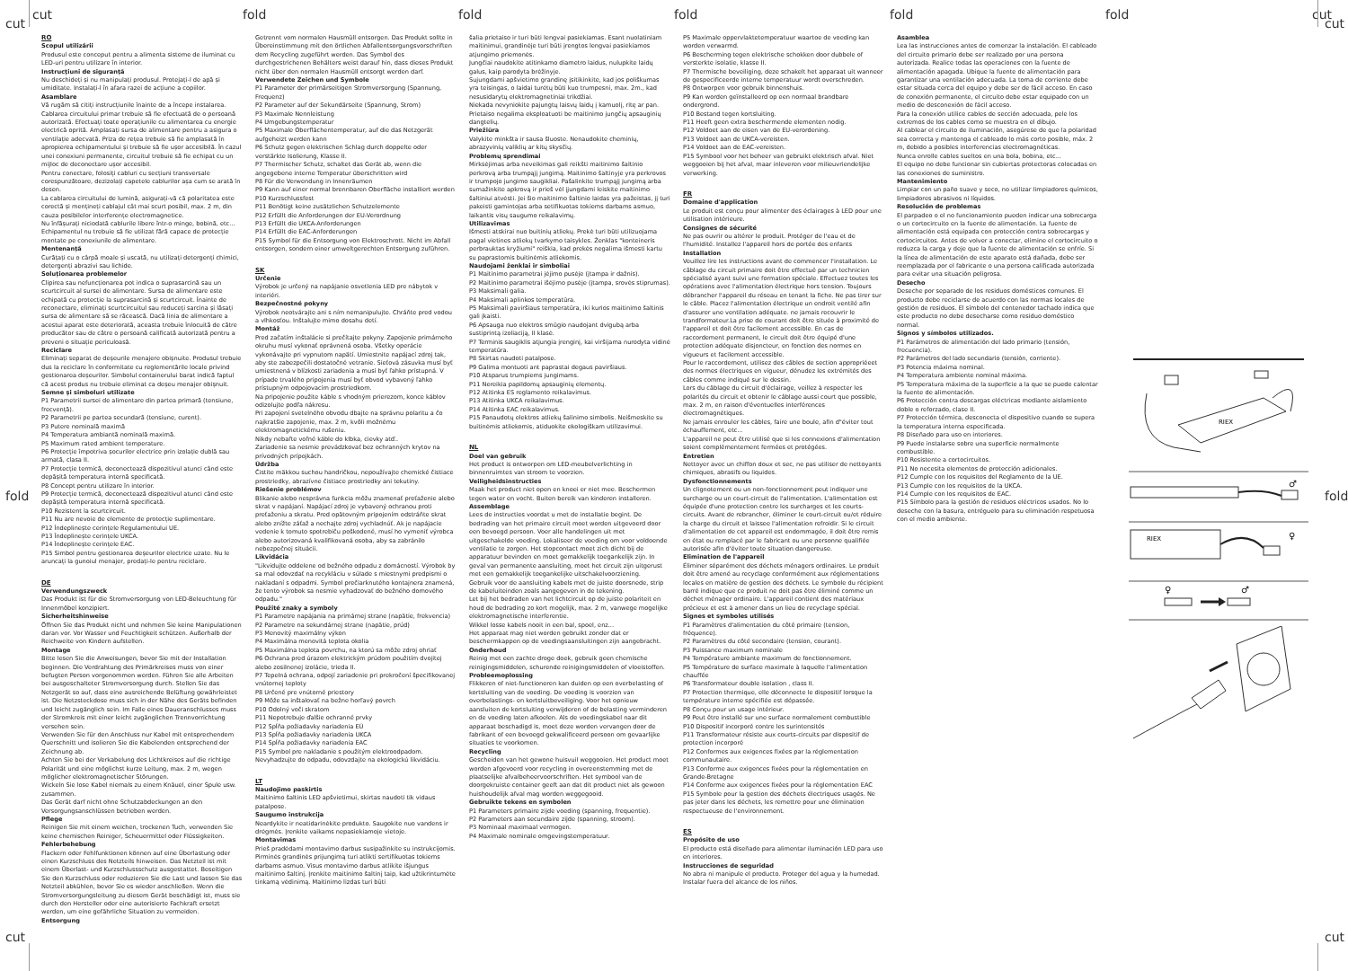cut
cut fold fold fold fold fold cut
cut
fold fold
cut cut
RO
Scopul utilizării
Produsul este conceput pentru a alimenta sisteme de iluminat cu LED-uri pentru utilizare în interior.
Instrucțiuni de siguranță
Nu deschideți și nu manipulați produsul. Protejați-l de apă și umiditate. Instalați-l în afara razei de acțiune a copiilor.
Asamblare
Vă rugăm să citiți instrucțiunile înainte de a începe instalarea. Cablarea circuitului primar trebuie să fie efectuată de o persoană autorizată. Efectuați toate operațiunile cu alimentarea cu energie electrică oprită. Amplasați sursa de alimentare pentru a asigura o ventilație adecvată. Priza de rețea trebuie să fie amplasată în apropierea echipamentului și trebuie să fie ușor accesibilă. În cazul unei conexiuni permanente, circuitul trebuie să fie echipat cu un mijloc de deconectare ușor accesibil.
Pentru conectare, folosiți cabluri cu secțiuni transversale corespunzătoare, dezizolați capetele cablurilor așa cum se arată în desen.
La cablarea circuitului de lumină, asigurați-vă că polaritatea este corectă și mențineți cablajul cât mai scurt posibil, max. 2 m, din cauza posibilelor interferențe electromagnetice.
Nu înfășurați niciodată cablurile libere într-o minge, bobină, etc...
Echipamentul nu trebuie să fie utilizat fără capace de protecție montate pe conexiunile de alimentare.
Mentenanță
Curățați cu o cârpă moale și uscată, nu utilizați detergenți chimici, detergenți abrazivi sau lichide.
Soluționarea problemelor
Clipirea sau nefuncționarea pot indica o suprasarcină sau un scurtcircuit al sursei de alimentare. Sursa de alimentare este echipată cu protecție la suprasarcină și scurtcircuit. Înainte de reconectare, eliminați scurtcircuitul sau reduceți sarcina și lăsați sursa de alimentare să se răcească. Dacă linia de alimentare a acestui aparat este deteriorată, aceasta trebuie înlocuită de către producător sau de către o persoană calificată autorizată pentru a preveni o situație periculoasă.
Reciclare
Eliminați separat de deșeurile menajere obișnuite. Produsul trebuie dus la reciclare în conformitate cu reglementările locale privind gestionarea deșeurilor. Simbolul containerului barat indică faptul că acest produs nu trebuie eliminat ca deșeu menajer obișnuit.
Semne și simboluri utilizate
P1 Parametrii sursei de alimentare din partea primară (tensiune, frecvență).
P2 Parametrii pe partea secundară (tensiune, curent).
P3 Putere nominală maximă
P4 Temperatura ambiantă nominală maximă.
P5 Maximum rated ambient temperature.
P6 Protecție împotriva șocurilor electrice prin izolație dublă sau armată, clasa II.
P7 Protecție termică, deconectează dispozitivul atunci când este depășită temperatura internă specificată.
P8 Concept pentru utilizare în interior.
P9 Protecție termică, deconectează dispozitivul atunci când este depășită temperatura internă specificată.
P10 Rezistent la scurtcircuit.
P11 Nu are nevoie de elemente de protecție suplimentare.
P12 Îndeplinește cerințele Regulamentului UE.
P13 Îndeplinește cerințele UKCA.
P14 Îndeplinește cerințele EAC.
P15 Simbol pentru gestionarea deșeurilor electrice uzate. Nu le aruncați la gunoiul menajer, predați-le pentru reciclare.
DE
Verwendungszweck
Das Produkt ist für die Stromversorgung von LED-Beleuchtung für Innenmöbel konzipiert.
Sicherheitshinweise
Öffnen Sie das Produkt nicht und nehmen Sie keine Manipulationen daran vor. Vor Wasser und Feuchtigkeit schützen. Außerhalb der Reichweite von Kindern aufstellen.
Montage
Bitte lesen Sie die Anweisungen, bevor Sie mit der Installation beginnen. Die Verdrahtung des Primärkreises muss von einer befugten Person vorgenommen werden. Führen Sie alle Arbeiten bei ausgeschalteter Stromversorgung durch. Stellen Sie das Netzgerät so auf, dass eine ausreichende Belüftung gewährleistet ist. Die Netzsteckdose muss sich in der Nähe des Geräts befinden und leicht zugänglich sein. Im Falle eines Daueranschlusses muss der Stromkreis mit einer leicht zugänglichen Trennvorrichtung versehen sein.
Verwenden Sie für den Anschluss nur Kabel mit entsprechendem Querschnitt und isolieren Sie die Kabelenden entsprechend der Zeichnung ab.
Achten Sie bei der Verkabelung des Lichtkreises auf die richtige Polarität und eine möglichst kurze Leitung, max. 2 m, wegen möglicher elektromagnetischer Störungen.
Wickeln Sie lose Kabel niemals zu einem Knäuel, einer Spule usw. zusammen.
Das Gerät darf nicht ohne Schutzabdeckungen an den Versorgungsanschlüssen betrieben werden.
Pflege
Reinigen Sie mit einem weichen, trockenen Tuch, verwenden Sie keine chemischen Reiniger, Scheuermittel oder Flüssigkeiten.
Fehlerbehebung
Flackern oder Fehlfunktionen können auf eine Überlastung oder einen Kurzschluss des Netzteils hinweisen. Das Netzteil ist mit einem Überlast- und Kurzschlussschutz ausgestattet. Beseitigen Sie den Kurzschluss oder reduzieren Sie die Last und lassen Sie das Netzteil abkühlen, bevor Sie es wieder anschließen. Wenn die Stromversorgungsleitung zu diesem Gerät beschädigt ist, muss sie durch den Hersteller oder eine autorisierte Fachkraft ersetzt werden, um eine gefährliche Situation zu vermeiden.
Entsorgung
Getrennt vom normalen Hausmüll entsorgen. Das Produkt sollte in Übereinstimmung mit den örtlichen Abfallentsorgungsvorschriften dem Recycling zugeführt werden. Das Symbol des durchgestrichenen Behälters weist darauf hin, dass dieses Produkt nicht über den normalen Hausmüll entsorgt werden darf.
Verwendete Zeichen und Symbole
P1 Parameter der primärseitigen Stromversorgung (Spannung, Frequenz)
P2 Parameter auf der Sekundärseite (Spannung, Strom)
P3 Maximale Nennleistung
P4 Umgebungstemperatur
P5 Maximale Oberflächentemperatur, auf die das Netzgerät aufgeheizt werden kann
P6 Schutz gegen elektrischen Schlag durch doppelte oder verstärkte Isolierung, Klasse II.
P7 Thermischer Schutz, schaltet das Gerät ab, wenn die angegebene interne Temperatur überschritten wird
P8 Für die Verwendung in Innenräumen
P9 Kann auf einer normal brennbaren Oberfläche installiert werden
P10 Kurzschlussfest
P11 Benötigt keine zusätzlichen Schutzelemente
P12 Erfüllt die Anforderungen der EU-Verordnung
P13 Erfüllt die UKCA-Anforderungen
P14 Erfüllt die EAC-Anforderungen
P15 Symbol für die Entsorgung von Elektroschrott. Nicht im Abfall entsorgen, sondern einer umweltgerechten Entsorgung zuführen.
SK
Určenie
Výrobok je určený na napájanie osvetlenia LED pre nábytok v interiéri.
Bezpečnostné pokyny
Výrobok neotvárajte ani s ním nemanipulujte. Chráňte pred vodou a vlhkosťou. Inštalujte mimo dosahu detí.
Montáž
Pred začatím inštalácie si prečítajte pokyny. Zapojenie primárneho okruhu musí vykonať oprávnená osoba. Všetky operácie vykonávajte pri vypnutom napätí. Umiestnite napájací zdroj tak, aby ste zabezpečili dostatočné vetranie. Sieťová zásuvka musí byť umiestnená v blízkosti zariadenia a musí byť ľahko prístupná. V prípade trvalého pripojenia musí byť obvod vybavený ľahko prístupným odpojovacím prostriedkom.
Na pripojenie použite káble s vhodným prierezom, konce káblov odizolujte podľa nákresu.
Pri zapojení svetelného obvodu dbajte na správnu polaritu a čo najkratšie zapojenie, max. 2 m, kvôli možnému elektromagnetickému rušeniu.
Nikdy nebaľte voľné káble do klbka, cievky atď..
Zariadenie sa nesmie prevádzkovať bez ochranných krytov na prívodných prípojkách.
Údržba
Čistite mäkkou suchou handričkou, nepoužívajte chemické čistiace prostriedky, abrazívne čistiace prostriedky ani tekutiny.
Riešenie problémov
Blikanie alebo nesprávna funkcia môžu znamenať preťaženie alebo skrat v napájaní. Napájací zdroj je vybavený ochranou proti preťaženiu a skratu. Pred opätovným pripojením odstráňte skrat alebo znížte záťaž a nechajte zdroj vychladnúť. Ak je napájacie vedenie k tomuto spotrebiču poškodené, musí ho vymeniť výrobca alebo autorizovaná kvalifikovaná osoba, aby sa zabránilo nebezpečnej situácii.
Likvidácia
"Likvidujte oddelene od bežného odpadu z domácností. Výrobok by sa mal odovzdať na recykláciu v súlade s miestnymi predpismi o nakladaní s odpadmi. Symbol prečiarknutého kontajnera znamená, že tento výrobok sa nesmie vyhadzovať do bežného domového odpadu."
Použité znaky a symboly
P1 Parametre napájania na primárnej strane (napätie, frekvencia)
P2 Parametre na sekundárnej strane (napätie, prúd)
P3 Menovitý maximálny výkon
P4 Maximálna menovitá teplota okolia
P5 Maximálna teplota povrchu, na ktorú sa môže zdroj ohriať
P6 Ochrana pred úrazom elektrickým prúdom použitím dvojitej alebo zosilnenej izolácie, trieda II.
P7 Tepelná ochrana, odpojí zariadenie pri prekročení špecifikovanej vnútornej teploty
P8 Určené pre vnútorné priestory
P9 Môže sa inštalovať na bežne horľavý povrch
P10 Odolný voči skratom
P11 Nepotrebuje ďalšie ochranné prvky
P12 Spĺňa požiadavky nariadenia EÚ
P13 Spĺňa požiadavky nariadenia UKCA
P14 Spĺňa požiadavky nariadenia EAC
P15 Symbol pre nakladanie s použitým elektroodpadom.
Nevyhadzujte do odpadu, odovzdajte na ekologickú likvidáciu.
LT
Naudojimo paskirtis
Maitinimo šaltinis LED apšvietimui, skirtas naudoti tik vidaus patalpose.
Saugumo instrukcija
Neardykite ir neatidarinėkite produkto. Saugokite nuo vandens ir drėgmės. Įrenkite vaikams nepasiekiamoje vietoje.
Montavimas
Prieš pradėdami montavimo darbus susipažinkite su instrukcijomis. Pirminės grandinės prijungimą turi atlikti sertifikuotas tokiems darbams asmuo. Visus montavimo darbus atlikite išjungus maitinimo šaltinį. Įrenkite maitinimo šaltinį taip, kad užtikrintumėte tinkamą vėdinimą. Maitinimo lizdas turi būti
šalia prietaiso ir turi būti lengvai pasiekiamas. Esant nuolatiniam maitinimui, grandinėje turi būti įrengtos lengvai pasiekiamos atjungimo priemonės.
Jungčiai naudokite atitinkamo diametro laidus, nulupkite laidų galus, kaip parodyta brėžinyje.
Sujungdami apšvietimo grandinę įsitikinkite, kad jos poliškumas yra teisingas, o laidai turėtų būti kuo trumpesni, max. 2m., kad nesusidarytų elektromagnetiniai trikdžiai.
Niekada nevyniokite pajungtų laisvų laidų į kamuolį, ritę ar pan.
Prietaiso negalima eksploatuoti be maitinimo jungčių apsauginių dangtelių.
Priežiūra
Valykite minkšta ir sausa šluoste. Nenaudokite cheminių, abrazyvinių valiklių ar kitų skysčių.
Problemų sprendimai
Mirksėjimas arba neveikimas gali reikšti maitinimo šaltinio perkrovą arba trumpąjį jungimą. Maitinimo šaltinyje yra perkrovos ir trumpojo jungimo saugikliai. Pašalinkite trumpąjį jungimą arba sumažinkite apkrovą ir prieš vėl įjungdami leiskite maitinimo šaltiniui atvėsti. Jei šio maitinimo šaltinio laidas yra pažeistas, jį turi pakeisti gamintojas arba setifikuotas tokiems darbams asmuo, laikantis visų saugumo reikalavimų.
Utilizavimas
Išmesti atskirai nuo buitinių atliekų. Prekė turi būti utilizuojama pagal vietines atliekų tvarkymo taisykles. Ženklas "konteineris perbrauktas kryžiumi" reiškia, kad prekės negalima išmesti kartu su paprastomis buitinėmis atliekomis.
Naudojami ženklai ir simboliai
P1 Maitinimo parametrai jėjimo pusėje (įtampa ir dažnis).
P2 Maitinimo parametrai išėjimo pusėje (įtampa, srovės stiprumas).
P3 Maksimali galia.
P4 Maksimali aplinkos temperatūra.
P5 Maksimali paviršiaus temperatūra, iki kurios maitinimo šaltinis gali įkaisti.
P6 Apsauga nuo elektros smūgio naudojant dvigubą arba sustiprintą izoliaciją, II klasė.
P7 Terminis saugiklis atjungia įrenginį, kai viršijama nurodyta vidinė temperatūra.
P8 Skirtas naudoti patalpose.
P9 Galima montuoti ant paprastai degaus paviršiaus.
P10 Atsparus trumpiems jungimams.
P11 Nereikia papildomų apsauginių elementų.
P12 Atitinka ES reglamento reikalavimus.
P13 Atitinka UKCA reikalavimus.
P14 Atitinka EAC reikalavimus.
P15 Panaudotų elektros atliekų šalinimo simbolis. Neišmeskite su buitinėmis atliekomis, atiduokite ekologiškam utilizavimui.
NL
Doel van gebruik
Het product is ontworpen om LED-meubelverlichting in binnenruimtes van stroom te voorzien.
Veiligheidsinstructies
Maak het product niet open en knoei er niet mee. Beschermen tegen water en vocht. Buiten bereik van kinderen installeren.
Assemblage
Lees de instructies voordat u met de installatie begint. De bedrading van het primaire circuit moet worden uitgevoerd door een bevoegd persoon. Voer alle handelingen uit met uitgeschakelde voeding. Lokaliseer de voeding om voor voldoende ventilatie te zorgen. Het stopcontact moet zich dicht bij de apparatuur bevinden en moet gemakkelijk toegankelijk zijn. In geval van permanente aansluiting, moet het circuit zijn uitgerust met een gemakkelijk toegankelijke uitschakelvoorziening.
Gebruik voor de aansluiting kabels met de juiste doorsnede, strip de kabeluiteinden zoals aangegeven in de tekening.
Let bij het bedraden van het lichtcircuit op de juiste polariteit en houd de bedrading zo kort mogelijk, max. 2 m, vanwege mogelijke elektromagnetische interferentie.
Wikkel losse kabels nooit in een bal, spoel, enz...
Het apparaat mag niet worden gebruikt zonder dat er beschermkappen op de voedingsaansluitingen zijn aangebracht.
Onderhoud
Reinig met een zachte droge doek, gebruik geen chemische reinigingsmiddelen, schurende reinigingsmiddelen of vloeistoffen.
Probleemoplossing
Flikkeren of niet-functioneren kan duiden op een overbelasting of kortsluiting van de voeding. De voeding is voorzien van overbelastings- en kortsluitbeveiliging. Voor het opnieuw aansluiten de kortsluiting verwijderen of de belasting verminderen en de voeding laten afkoelen. Als de voedingskabel naar dit apparaat beschadigd is, moet deze worden vervangen door de fabrikant of een bevoegd gekwalificeerd persoon om gevaarlijke situaties te voorkomen.
Recycling
Gescheiden van het gewone huisvuil weggooien. Het product moet worden afgevoerd voor recycling in overeenstemming met de plaatselijke afvalbeheervoorschriften. Het symbool van de doorgekruiste container geeft aan dat dit product niet als gewoon huishoudelijk afval mag worden weggegooid.
Gebruikte tekens en symbolen
P1 Parameters primaire zijde voeding (spanning, frequentie).
P2 Parameters aan secundaire zijde (spanning, stroom).
P3 Nominaal maximaal vermogen.
P4 Maximale nominale omgevingstemperatuur.
P5 Maximale oppervlaktetemperatuur waartoe de voeding kan worden verwarmd.
P6 Bescherming tegen elektrische schokken door dubbele of versterkte isolatie, klasse II.
P7 Thermische beveiliging, deze schakelt het apparaat uit wanneer de gespecificeerde interne temperatuur wordt overschreden.
P8 Ontworpen voor gebruik binnenshuis.
P9 Kan worden geïnstalleerd op een normaal brandbare ondergrond.
P10 Bestand tegen kortsluiting.
P11 Heeft geen extra beschermende elementen nodig.
P12 Voldoet aan de eisen van de EU-verordening.
P13 Voldoet aan de UKCA-vereisten.
P14 Voldoet aan de EAC-vereisten.
P15 Symbool voor het beheer van gebruikt elektrisch afval. Niet weggooien bij het afval, maar inleveren voor milieuvriendelijke verwerking.
FR
Domaine d'application
Le produit est conçu pour alimenter des éclairages à LED pour une utilisation intérieure.
Consignes de sécurité
Ne pas ouvrir ou altérer le produit. Protéger de l'eau et de l'humidité. Installez l'appareil hors de portée des enfants
Installation
Veuillez lire les instructions avant de commencer l'installation. Le câblage du circuit primaire doit être effectué par un technicien spécialisé ayant suivi une formation spéciale. Effectuez toutes les opérations avec l'alimentation électrique hors tension. Toujours débrancher l'appareil du réseau en tenant la fiche. Ne pas tirer sur le câble. Placez l'alimentation électrique un endroit ventilé afin d'assurer une ventilation adéquate. ne jamais recouvrir le trandformateur.La prise de courant doit être située à proximité de l'appareil et doit être facilement accessible. En cas de raccordement permanent, le circuit doit être équipé d'une protection adéquate disjoncteur, en fonction des normes en vigueurs et facilement accessible.
Pour le raccordement, utilisez des câbles de section appropriéeet des normes électriques en vigueur, dénudez les extrémités des câbles comme indiqué sur le dessin.
Lors du câblage du circuit d'éclairage, veillez à respecter les polarités du circuit et obtenir le câblage aussi court que possible, max. 2 m, en raison d'éventuelles interférences électromagnétiques.
Ne jamais enrouler les câbles, faire une boule, afin d"éviter tout échauffement, etc...
L'appareil ne peut être utilisé que si les connexions d'alimentation soient complémentement fermées et protégées.
Entretien
Nettoyer avec un chiffon doux et sec, ne pas utiliser de nettoyants chimiques, abrasifs ou liquides.
Dysfonctionnements
Un clignotement ou un non-fonctionnement peut indiquer une surcharge ou un court-circuit de l'alimentation. L'alimentation est équipée d'une protection contre les surcharges et les courts-circuits. Avant de rebrancher, éliminer le court-circuit ou/et réduire la charge du circuit et laissee l'alimentation refroidir. Si le circuit d'alimentation de cet appareil est endommagée, il doit être remis en état ou remplacé par le fabricant ou une personne qualifiée autorisée afin d'éviter toute situation dangereuse.
Elimination de l'appareil
Éliminer séparément des déchets ménagers ordinaires. Le produit doit être amené au recyclage conformément aux réglementations locales en matière de gestion des déchets. Le symbole du récipient barré indique que ce produit ne doit pas être éliminé comme un déchet ménager ordinaire. L'appareil contient des matériaux précieux et est à amener dans un lieu de recyclage spécial.
Signes et symboles utilisés
P1 Paramètres d'alimentation du côté primaire (tension, fréquence).
P2 Paramètres du côté secondaire (tension, courant).
P3 Puissance maximum nominale
P4 Température ambiante maximum de fonctionnement.
P5 Température de surface maximale à laquelle l'alimentation chauffée
P6 Transformateur double isolation , class II.
P7 Protection thermique, elle déconnecte le dispositif lorsque la température interne spécifiée est dépassée.
P8 Conçu pour un usage intérieur.
P9 Peut être installé sur une surface normalement combustible
P10 Dispositif incorporé contre les surintensités
P11 Transformateur résiste aux courts-circuits par dispositif de protection incorporé
P12 Conformes aux exigences fixées par la réglementation communautaire.
P13 Conforme aux exigences fixées pour la réglementation en Grande-Bretagne
P14 Conforme aux exigences fixées pour la réglementation EAC
P15 Symbole pour la gestion des déchets électriques usagés. Ne pas jeter dans les déchets, les remettre pour une élimination respectueuse de l'environnement.
ES
Propósito de uso
El producto está diseñado para alimentar iluminación LED para uso en interiores.
Instrucciones de seguridad
No abra ni manipule el producto. Proteger del agua y la humedad. Instalar fuera del alcance de los niños.
Asamblea
Lea las instrucciones antes de comenzar la instalación. El cableado del circuito primario debe ser realizado por una persona autorizada. Realice todas las operaciones con la fuente de alimentación apagada. Ubique la fuente de alimentación para garantizar una ventilación adecuada. La toma de corriente debe estar situada cerca del equipo y debe ser de fácil acceso. En caso de conexión permanente, el circuito debe estar equipado con un medio de desconexión de fácil acceso.
Para la conexión utilice cables de sección adecuada, pele los extremos de los cables como se muestra en el dibujo.
Al cablear el circuito de iluminación, asegúrese de que la polaridad sea correcta y mantenga el cableado lo más corto posible, máx. 2 m, debido a posibles interferencias electromagnéticas.
Nunca enrolle cables sueltos en una bola, bobina, etc...
El equipo no debe funcionar sin cubiertas protectoras colocadas en las conexiones de suministro.
Mantenimiento
Limpiar con un paño suave y seco, no utilizar limpiadores químicos, limpiadores abrasivos ni líquidos.
Resolución de problemas
El parpadeo o el no funcionamiento pueden indicar una sobrecarga o un cortocircuito en la fuente de alimentación. La fuente de alimentación está equipada con protección contra sobrecargas y cortocircuitos. Antes de volver a conectar, elimine el cortocircuito o reduzca la carga y deje que la fuente de alimentación se enfríe. Si la línea de alimentación de este aparato está dañada, debe ser reemplazada por el fabricante o una persona calificada autorizada para evitar una situación peligrosa.
Desecho
Deseche por separado de los residuos domésticos comunes. El producto debe reciclarse de acuerdo con las normas locales de gestión de residuos. El símbolo del contenedor tachado indica que este producto no debe desecharse como residuo doméstico normal.
Signos y símbolos utilizados.
P1 Parámetros de alimentación del lado primario (tensión, frecuencia).
P2 Parámetros del lado secundario (tensión, corriente).
P3 Potencia máxima nominal.
P4 Temperatura ambiente nominal máxima.
P5 Temperatura máxima de la superficie a la que se puede calentar la fuente de alimentación.
P6 Protección contra descargas eléctricas mediante aislamiento doble o reforzado, clase II.
P7 Protección térmica, desconecta el dispositivo cuando se supera la temperatura interna especificada.
P8 Diseñado para uso en interiores.
P9 Puede instalarse sobre una superficie normalmente combustible.
P10 Resistente a cortocircuitos.
P11 No necesita elementos de protección adicionales.
P12 Cumple con los requisitos del Reglamento de la UE.
P13 Cumple con los requisitos de la UKCA.
P14 Cumple con los requisitos de EAC.
P15 Símbolo para la gestión de residuos eléctricos usados. No lo deseche con la basura, entréguelo para su eliminación respetuosa con el medio ambiente.
RIEX
♂
RIEX
♀
♀
♂